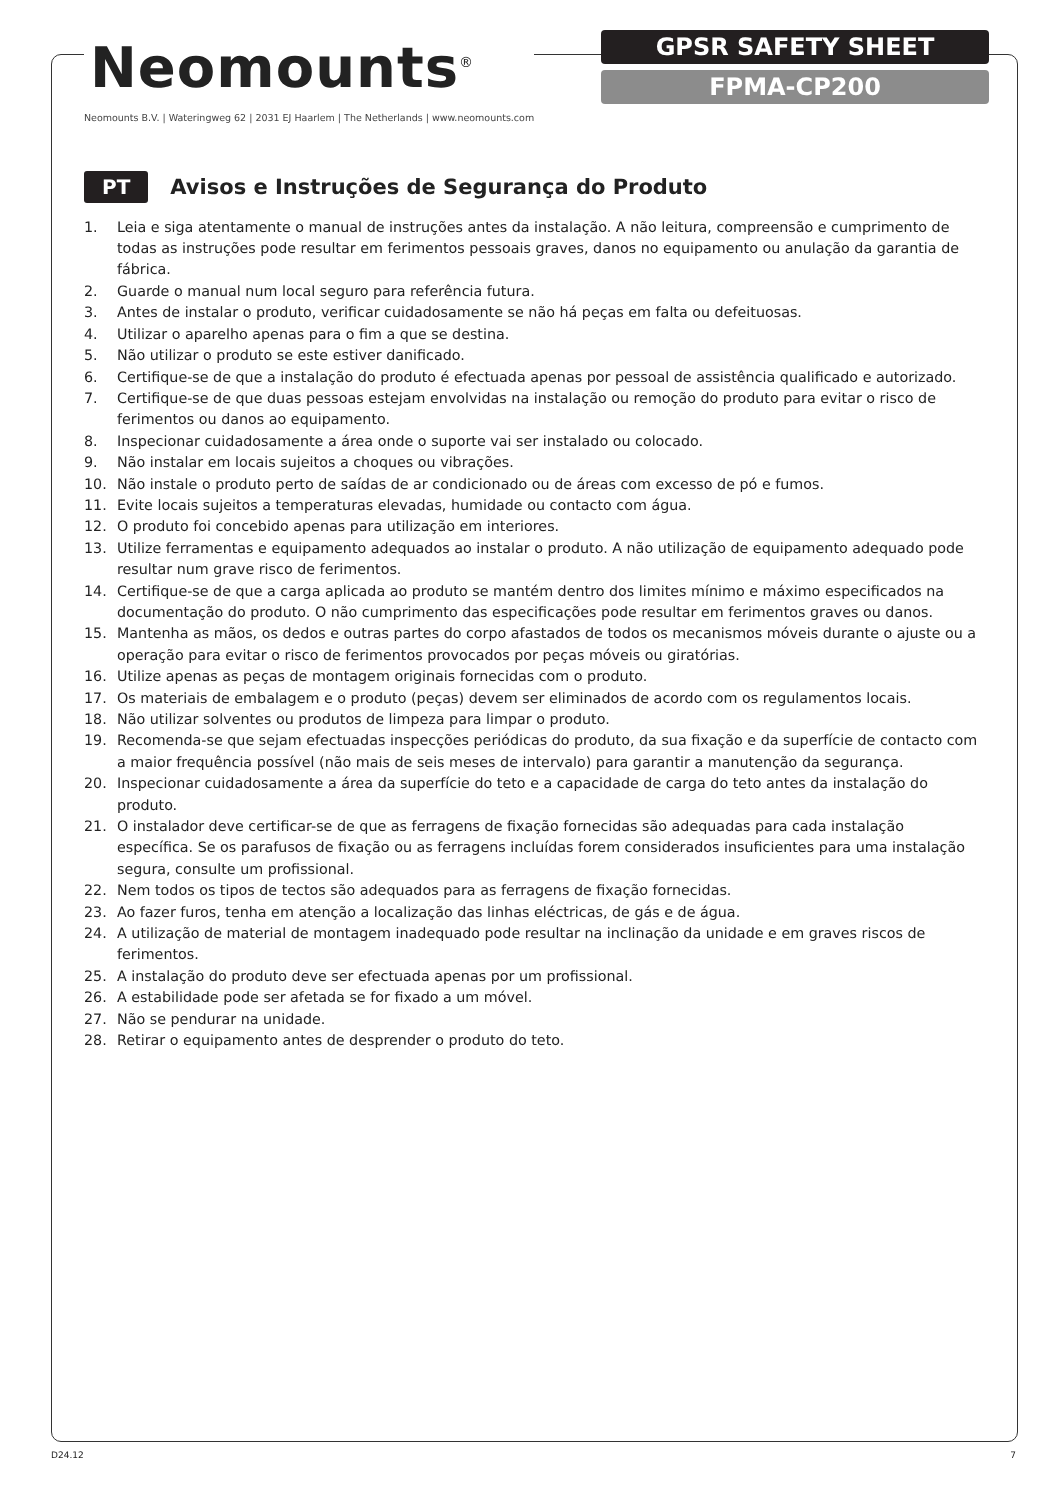Neomounts<sup>®</sup>
Neomounts B.V. | Wateringweg 62 | 2031 EJ Haarlem | The Netherlands | www.neomounts.com
GPSR SAFETY SHEET
FPMA-CP200
PT
Avisos e Instruções de Segurança do Produto
1. Leia e siga atentamente o manual de instruções antes da instalação. A não leitura, compreensão e cumprimento de todas as instruções pode resultar em ferimentos pessoais graves, danos no equipamento ou anulação da garantia de fábrica.
2. Guarde o manual num local seguro para referência futura.
3. Antes de instalar o produto, verificar cuidadosamente se não há peças em falta ou defeituosas.
4. Utilizar o aparelho apenas para o fim a que se destina.
5. Não utilizar o produto se este estiver danificado.
6. Certifique-se de que a instalação do produto é efectuada apenas por pessoal de assistência qualificado e autorizado.
7. Certifique-se de que duas pessoas estejam envolvidas na instalação ou remoção do produto para evitar o risco de ferimentos ou danos ao equipamento.
8. Inspecionar cuidadosamente a área onde o suporte vai ser instalado ou colocado.
9. Não instalar em locais sujeitos a choques ou vibrações.
10. Não instale o produto perto de saídas de ar condicionado ou de áreas com excesso de pó e fumos.
11. Evite locais sujeitos a temperaturas elevadas, humidade ou contacto com água.
12. O produto foi concebido apenas para utilização em interiores.
13. Utilize ferramentas e equipamento adequados ao instalar o produto. A não utilização de equipamento adequado pode resultar num grave risco de ferimentos.
14. Certifique-se de que a carga aplicada ao produto se mantém dentro dos limites mínimo e máximo especificados na documentação do produto. O não cumprimento das especificações pode resultar em ferimentos graves ou danos.
15. Mantenha as mãos, os dedos e outras partes do corpo afastados de todos os mecanismos móveis durante o ajuste ou a operação para evitar o risco de ferimentos provocados por peças móveis ou giratórias.
16. Utilize apenas as peças de montagem originais fornecidas com o produto.
17. Os materiais de embalagem e o produto (peças) devem ser eliminados de acordo com os regulamentos locais.
18. Não utilizar solventes ou produtos de limpeza para limpar o produto.
19. Recomenda-se que sejam efectuadas inspecções periódicas do produto, da sua fixação e da superfície de contacto com a maior frequência possível (não mais de seis meses de intervalo) para garantir a manutenção da segurança.
20. Inspecionar cuidadosamente a área da superfície do teto e a capacidade de carga do teto antes da instalação do produto.
21. O instalador deve certificar-se de que as ferragens de fixação fornecidas são adequadas para cada instalação específica. Se os parafusos de fixação ou as ferragens incluídas forem considerados insuficientes para uma instalação segura, consulte um profissional.
22. Nem todos os tipos de tectos são adequados para as ferragens de fixação fornecidas.
23. Ao fazer furos, tenha em atenção a localização das linhas eléctricas, de gás e de água.
24. A utilização de material de montagem inadequado pode resultar na inclinação da unidade e em graves riscos de ferimentos.
25. A instalação do produto deve ser efectuada apenas por um profissional.
26. A estabilidade pode ser afetada se for fixado a um móvel.
27. Não se pendurar na unidade.
28. Retirar o equipamento antes de desprender o produto do teto.
D24.12 7